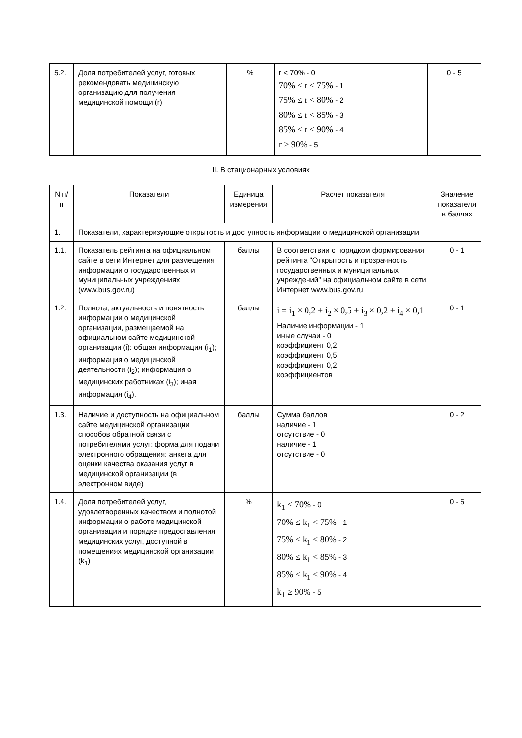| 5.2. | Доля потребителей услуг, готовых рекомендовать медицинскую организацию для получения медицинской помощи (r) | % | r < 70% - 0 70% ≤ r < 75% - 1 75% ≤ r < 80% - 2 80% ≤ r < 85% - 3 85% ≤ r < 90% - 4 r ≥ 90% - 5 | 0 - 5 |
II. В стационарных условиях
| N п/п | Показатели | Единица измерения | Расчет показателя | Значение показателя в баллах |
| 1. | Показатели, характеризующие открытость и доступность информации о медицинской организации | | | |
| 1.1. | Показатель рейтинга на официальном сайте в сети Интернет для размещения информации о государственных и муниципальных учреждениях (www.bus.gov.ru) | баллы | В соответствии с порядком формирования рейтинга "Открытость и прозрачность государственных и муниципальных учреждений" на официальном сайте в сети Интернет www.bus.gov.ru | 0 - 1 |
| 1.2. | Полнота, актуальность и понятность информации о медицинской организации, размещаемой на официальном сайте медицинской организации (i): общая информация (i<sub>1</sub>); информация о медицинской деятельности (i<sub>2</sub>); информация о медицинских работниках (i<sub>3</sub>); иная информация (i<sub>4</sub>). | баллы | i = i<sub>1</sub> × 0,2 + i<sub>2</sub> × 0,5 + i<sub>3</sub> × 0,2 + i<sub>4</sub> × 0,1 Наличие информации - 1 иные случаи - 0 коэффициент 0,2 коэффициент 0,5 коэффициент 0,2 коэффициентов | 0 - 1 |
| 1.3. | Наличие и доступность на официальном сайте медицинской организации способов обратной связи с потребителями услуг: форма для подачи электронного обращения: анкета для оценки качества оказания услуг в медицинской организации (в электронном виде) | баллы | Сумма баллов наличие - 1 отсутствие - 0 наличие - 1 отсутствие - 0 | 0 - 2 |
| 1.4. | Доля потребителей услуг, удовлетворенных качеством и полнотой информации о работе медицинской организации и порядке предоставления медицинских услуг, доступной в помещениях медицинской организации (k<sub>1</sub>) | % | k<sub>1</sub> < 70% - 0 70% ≤ k<sub>1</sub> < 75% - 1 75% ≤ k<sub>1</sub> < 80% - 2 80% ≤ k<sub>1</sub> < 85% - 3 85% ≤ k<sub>1</sub> < 90% - 4 k<sub>1</sub> ≥ 90% - 5 | 0 - 5 |